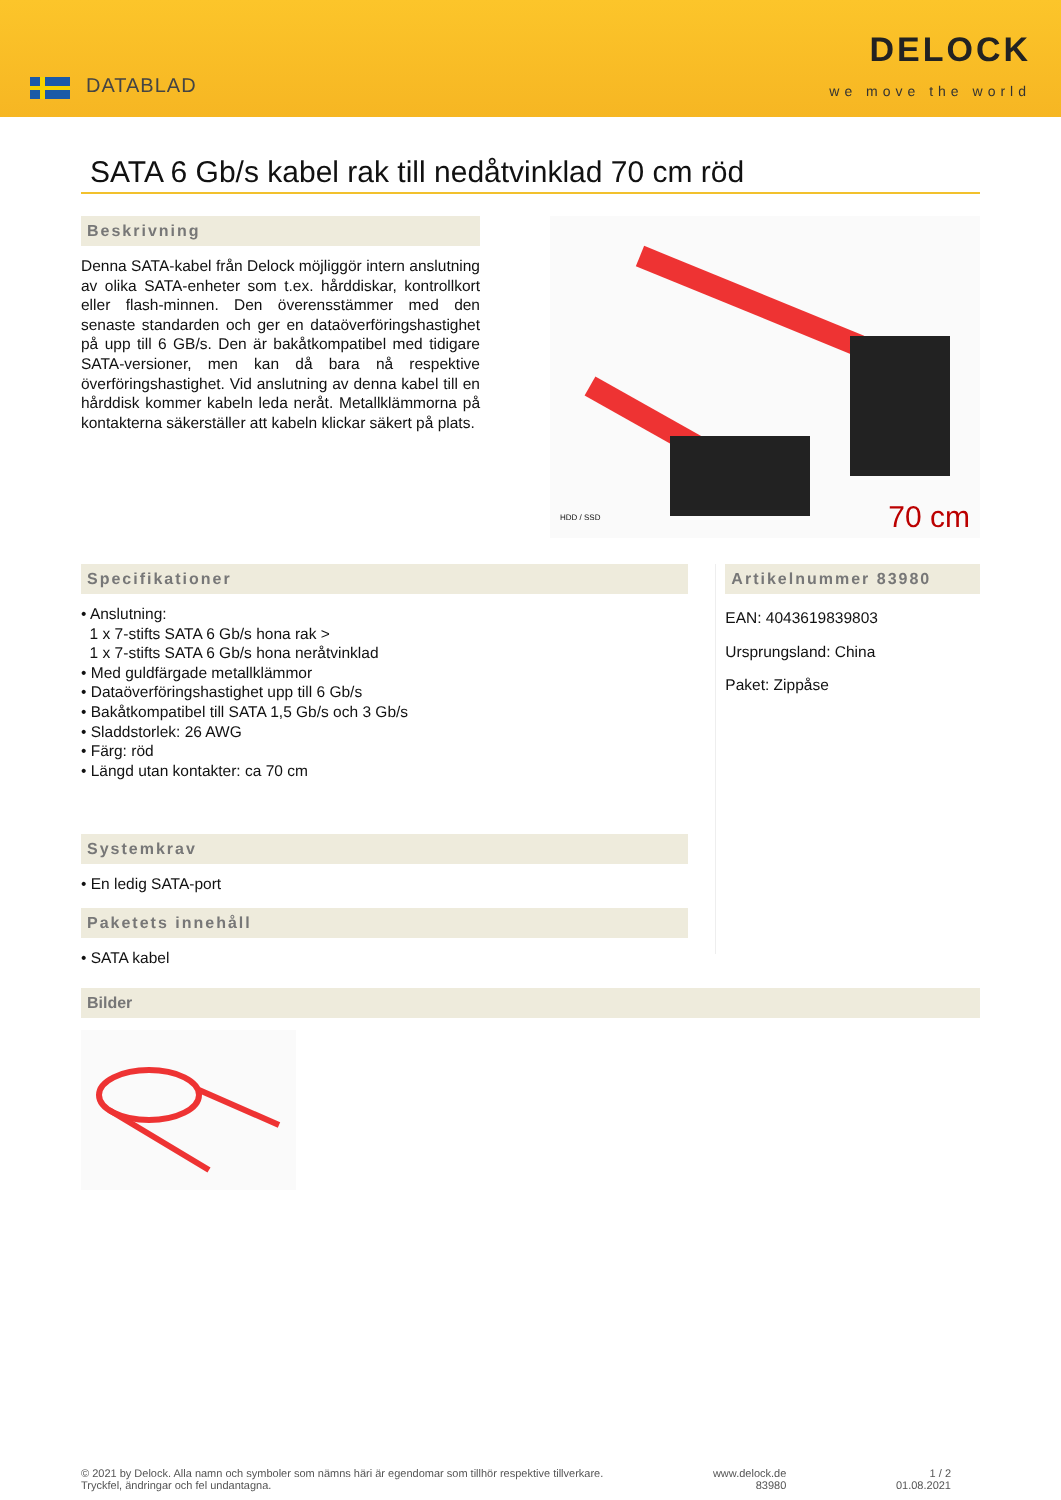DATABLAD
DELOCK
we move the world
SATA 6 Gb/s kabel rak till nedåtvinklad 70 cm röd
Beskrivning
Denna SATA-kabel från Delock möjliggör intern anslutning av olika SATA-enheter som t.ex. hårddiskar, kontrollkort eller flash-minnen. Den överensstämmer med den senaste standarden och ger en dataöverföringshastighet på upp till 6 GB/s. Den är bakåtkompatibel med tidigare SATA-versioner, men kan då bara nå respektive överföringshastighet. Vid anslutning av denna kabel till en hårddisk kommer kabeln leda neråt. Metallklämmorna på kontakterna säkerställer att kabeln klickar säkert på plats.
HDD / SSD 70 cm
Specifikationer
• Anslutning:
1 x 7-stifts SATA 6 Gb/s hona rak >
1 x 7-stifts SATA 6 Gb/s hona neråtvinklad
• Med guldfärgade metallklämmor
• Dataöverföringshastighet upp till 6 Gb/s
• Bakåtkompatibel till SATA 1,5 Gb/s och 3 Gb/s
• Sladdstorlek: 26 AWG
• Färg: röd
• Längd utan kontakter: ca 70 cm
Systemkrav
• En ledig SATA-port
Paketets innehåll
• SATA kabel
Artikelnummer 83980
EAN: 4043619839803
Ursprungsland: China
Paket: Zippåse
Bilder
© 2021 by Delock. Alla namn och symboler som nämns häri är egendomar som tillhör respektive tillverkare.
Tryckfel, ändringar och fel undantagna.
www.delock.de
83980
1 / 2
01.08.2021